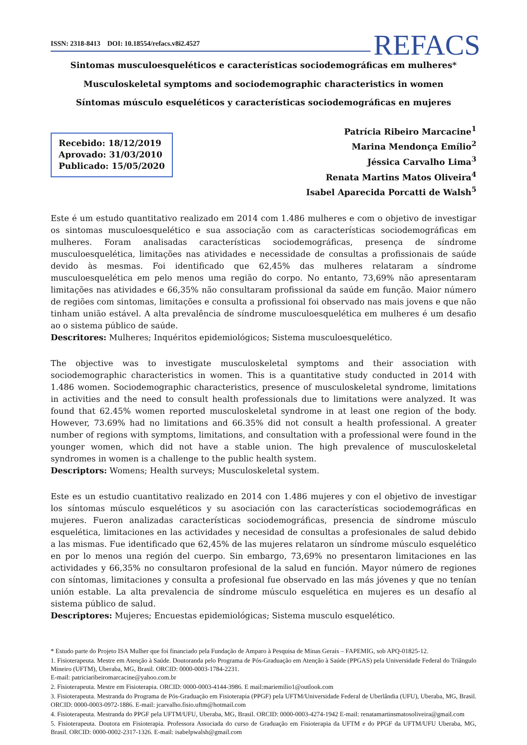ISSN: 2318-8413 DOI: 10.18554/refacs.v8i2.4527 REFACS
Sintomas musculoesqueléticos e características sociodemográficas em mulheres*
Musculoskeletal symptoms and sociodemographic characteristics in women
Síntomas músculo esqueléticos y características sociodemográficas en mujeres
Recebido: 18/12/2019
Aprovado: 31/03/2010
Publicado: 15/05/2020
Patrícia Ribeiro Marcacine<sup>1</sup>
Marina Mendonça Emílio<sup>2</sup>
Jéssica Carvalho Lima<sup>3</sup>
Renata Martins Matos Oliveira<sup>4</sup>
Isabel Aparecida Porcatti de Walsh<sup>5</sup>
Este é um estudo quantitativo realizado em 2014 com 1.486 mulheres e com o objetivo de investigar os sintomas musculoesquelético e sua associação com as características sociodemográficas em mulheres. Foram analisadas características sociodemográficas, presença de síndrome musculoesquelética, limitações nas atividades e necessidade de consultas a profissionais de saúde devido às mesmas. Foi identificado que 62,45% das mulheres relataram a síndrome musculoesquelética em pelo menos uma região do corpo. No entanto, 73,69% não apresentaram limitações nas atividades e 66,35% não consultaram profissional da saúde em função. Maior número de regiões com sintomas, limitações e consulta a profissional foi observado nas mais jovens e que não tinham união estável. A alta prevalência de síndrome musculoesquelética em mulheres é um desafio ao o sistema público de saúde.
Descritores: Mulheres; Inquéritos epidemiológicos; Sistema musculoesquelético.
The objective was to investigate musculoskeletal symptoms and their association with sociodemographic characteristics in women. This is a quantitative study conducted in 2014 with 1.486 women. Sociodemographic characteristics, presence of musculoskeletal syndrome, limitations in activities and the need to consult health professionals due to limitations were analyzed. It was found that 62.45% women reported musculoskeletal syndrome in at least one region of the body. However, 73.69% had no limitations and 66.35% did not consult a health professional. A greater number of regions with symptoms, limitations, and consultation with a professional were found in the younger women, which did not have a stable union. The high prevalence of musculoskeletal syndromes in women is a challenge to the public health system.
Descriptors: Womens; Health surveys; Musculoskeletal system.
Este es un estudio cuantitativo realizado en 2014 con 1.486 mujeres y con el objetivo de investigar los síntomas músculo esqueléticos y su asociación con las características sociodemográficas en mujeres. Fueron analizadas características sociodemográficas, presencia de síndrome músculo esquelética, limitaciones en las actividades y necesidad de consultas a profesionales de salud debido a las mismas. Fue identificado que 62,45% de las mujeres relataron un síndrome músculo esquelético en por lo menos una región del cuerpo. Sin embargo, 73,69% no presentaron limitaciones en las actividades y 66,35% no consultaron profesional de la salud en función. Mayor número de regiones con síntomas, limitaciones y consulta a profesional fue observado en las más jóvenes y que no tenían unión estable. La alta prevalencia de síndrome músculo esquelética en mujeres es un desafío al sistema público de salud.
Descriptores: Mujeres; Encuestas epidemiológicas; Sistema musculo esquelético.
* Estudo parte do Projeto ISA Mulher que foi financiado pela Fundação de Amparo à Pesquisa de Minas Gerais – FAPEMIG, sob APQ-01825-12.
1. Fisioterapeuta. Mestre em Atenção à Saúde. Doutoranda pelo Programa de Pós-Graduação em Atenção à Saúde (PPGAS) pela Universidade Federal do Triângulo Mineiro (UFTM), Uberaba, MG, Brasil. ORCID: 0000-0003-1784-2231.
E-mail: patriciaribeiromarcacine@yahoo.com.br
2. Fisioterapeuta. Mestre em Fisioterapia. ORCID: 0000-0003-4144-3986. E mail:mariemilio1@outlook.com
3. Fisioterapeuta. Mestranda do Programa de Pós-Graduação em Fisioterapia (PPGF) pela UFTM/Universidade Federal de Uberlândia (UFU), Uberaba, MG, Brasil. ORCID: 0000-0003-0972-1886. E-mail: jcarvalho.fisio.uftm@hotmail.com
4. Fisioterapeuta. Mestranda do PPGF pela UFTM/UFU, Uberaba, MG, Brasil. ORCID: 0000-0003-4274-1942 E-mail: renatamartinsmatosoliveira@gmail.com
5. Fisioterapeuta. Doutora em Fisioterapia. Professora Associada do curso de Graduação em Fisioterapia da UFTM e do PPGF da UFTM/UFU Uberaba, MG, Brasil. ORCID: 0000-0002-2317-1326. E-mail: isabelpwalsh@gmail.com